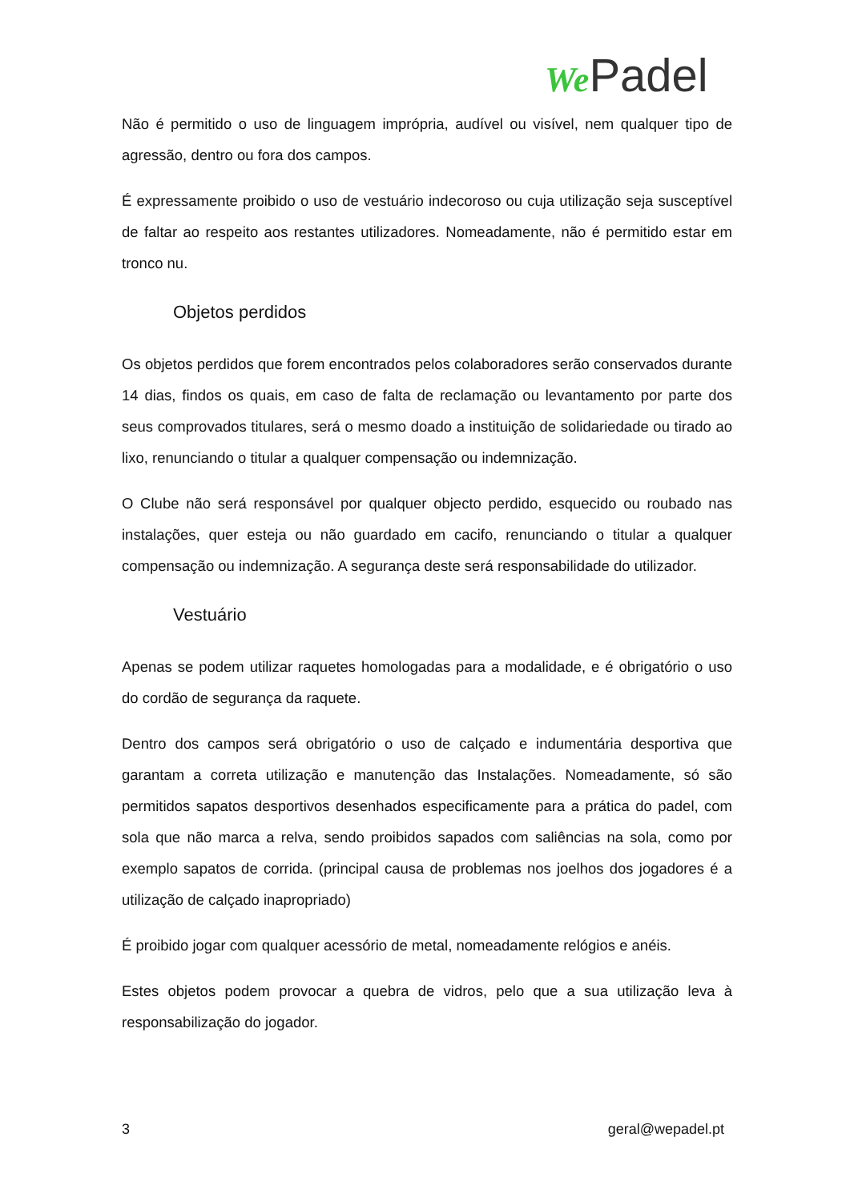We Padel
Não é permitido o uso de linguagem imprópria, audível ou visível, nem qualquer tipo de agressão, dentro ou fora dos campos.
É expressamente proibido o uso de vestuário indecoroso ou cuja utilização seja susceptível de faltar ao respeito aos restantes utilizadores. Nomeadamente, não é permitido estar em tronco nu.
Objetos perdidos
Os objetos perdidos que forem encontrados pelos colaboradores serão conservados durante 14 dias, findos os quais, em caso de falta de reclamação ou levantamento por parte dos seus comprovados titulares, será o mesmo doado a instituição de solidariedade ou tirado ao lixo, renunciando o titular a qualquer compensação ou indemnização.
O Clube não será responsável por qualquer objecto perdido, esquecido ou roubado nas instalações, quer esteja ou não guardado em cacifo, renunciando o titular a qualquer compensação ou indemnização. A segurança deste será responsabilidade do utilizador.
Vestuário
Apenas se podem utilizar raquetes homologadas para a modalidade, e é obrigatório o uso do cordão de segurança da raquete.
Dentro dos campos será obrigatório o uso de calçado e indumentária desportiva que garantam a correta utilização e manutenção das Instalações. Nomeadamente, só são permitidos sapatos desportivos desenhados especificamente para a prática do padel, com sola que não marca a relva, sendo proibidos sapados com saliências na sola, como por exemplo sapatos de corrida. (principal causa de problemas nos joelhos dos jogadores é a utilização de calçado inapropriado)
É proibido jogar com qualquer acessório de metal, nomeadamente relógios e anéis.
Estes objetos podem provocar a quebra de vidros, pelo que a sua utilização leva à responsabilização do jogador.
3 geral@wepadel.pt